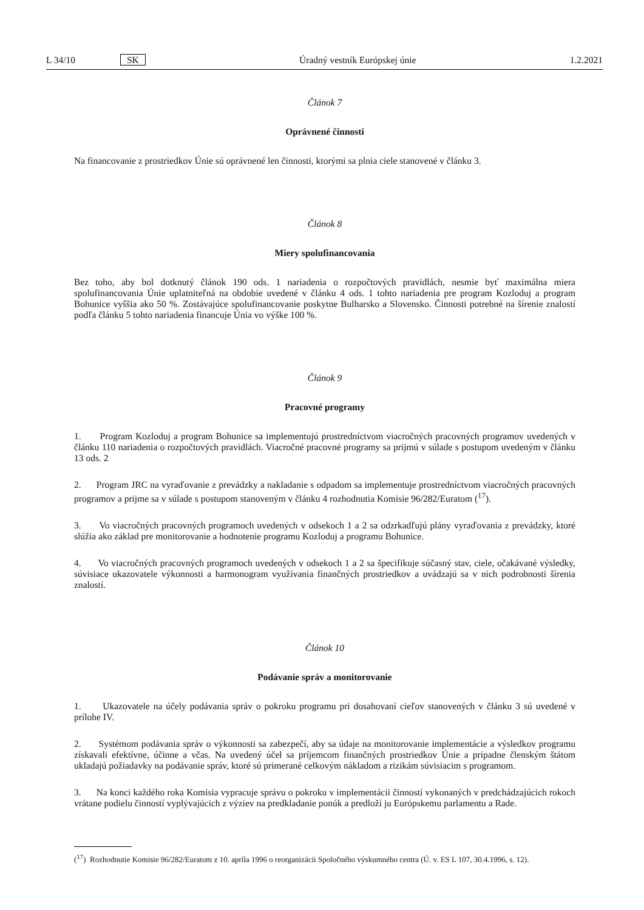L 34/10 SK Úradný vestník Európskej únie 1.2.2021
Článok 7
Oprávnené činnosti
Na financovanie z prostriedkov Únie sú oprávnené len činnosti, ktorými sa plnia ciele stanovené v článku 3.
Článok 8
Miery spolufinancovania
Bez toho, aby bol dotknutý článok 190 ods. 1 nariadenia o rozpočtových pravidlách, nesmie byť maximálna miera spolufinancovania Únie uplatniteľná na obdobie uvedené v článku 4 ods. 1 tohto nariadenia pre program Kozloduj a program Bohunice vyššia ako 50 %. Zostávajúce spolufinancovanie poskytne Bulharsko a Slovensko. Činnosti potrebné na šírenie znalostí podľa článku 5 tohto nariadenia financuje Únia vo výške 100 %.
Článok 9
Pracovné programy
1. Program Kozloduj a program Bohunice sa implementujú prostredníctvom viacročných pracovných programov uvedených v článku 110 nariadenia o rozpočtových pravidlách. Viacročné pracovné programy sa prijmú v súlade s postupom uvedeným v článku 13 ods. 2
2. Program JRC na vyraďovanie z prevádzky a nakladanie s odpadom sa implementuje prostredníctvom viacročných pracovných programov a prijme sa v súlade s postupom stanoveným v článku 4 rozhodnutia Komisie 96/282/Euratom (<sup>17</sup>).
3. Vo viacročných pracovných programoch uvedených v odsekoch 1 a 2 sa odzrkadľujú plány vyraďovania z prevádzky, ktoré slúžia ako základ pre monitorovanie a hodnotenie programu Kozloduj a programu Bohunice.
4. Vo viacročných pracovných programoch uvedených v odsekoch 1 a 2 sa špecifikuje súčasný stav, ciele, očakávané výsledky, súvisiace ukazovatele výkonnosti a harmonogram využívania finančných prostriedkov a uvádzajú sa v nich podrobnosti šírenia znalostí.
Článok 10
Podávanie správ a monitorovanie
1. Ukazovatele na účely podávania správ o pokroku programu pri dosahovaní cieľov stanovených v článku 3 sú uvedené v prílohe IV.
2. Systémom podávania správ o výkonnosti sa zabezpečí, aby sa údaje na monitorovanie implementácie a výsledkov programu získavali efektívne, účinne a včas. Na uvedený účel sa príjemcom finančných prostriedkov Únie a prípadne členským štátom ukladajú požiadavky na podávanie správ, ktoré sú primerané celkovým nákladom a rizikám súvisiacim s programom.
3. Na konci každého roka Komisia vypracuje správu o pokroku v implementácii činností vykonaných v predchádzajúcich rokoch vrátane podielu činností vyplývajúcich z výziev na predkladanie ponúk a predloží ju Európskemu parlamentu a Rade.
(<sup>17</sup>) Rozhodnutie Komisie 96/282/Euratom z 10. apríla 1996 o reorganizácii Spoločného výskumného centra (Ú. v. ES L 107, 30.4.1996, s. 12).